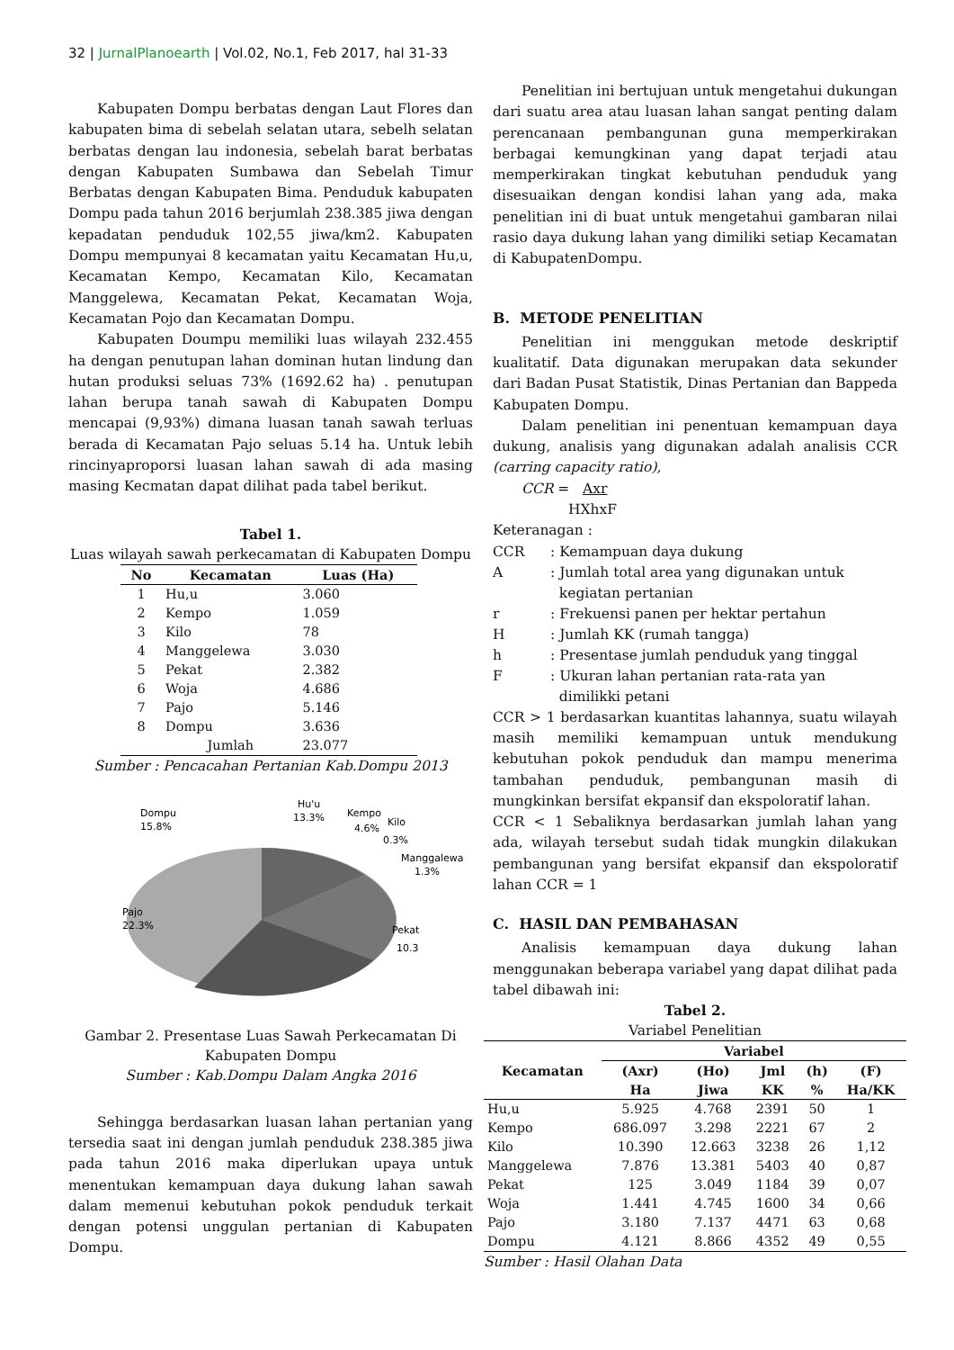32 | JurnalPlanoearth | Vol.02, No.1, Feb 2017, hal 31-33
Kabupaten Dompu berbatas dengan Laut Flores dan kabupaten bima di sebelah selatan utara, sebelh selatan berbatas dengan lau indonesia, sebelah barat berbatas dengan Kabupaten Sumbawa dan Sebelah Timur Berbatas dengan Kabupaten Bima. Penduduk kabupaten Dompu pada tahun 2016 berjumlah 238.385 jiwa dengan kepadatan penduduk 102,55 jiwa/km2. Kabupaten Dompu mempunyai 8 kecamatan yaitu Kecamatan Hu,u, Kecamatan Kempo, Kecamatan Kilo, Kecamatan Manggelewa, Kecamatan Pekat, Kecamatan Woja, Kecamatan Pojo dan Kecamatan Dompu.
Kabupaten Doumpu memiliki luas wilayah 232.455 ha dengan penutupan lahan dominan hutan lindung dan hutan produksi seluas 73% (1692.62 ha) . penutupan lahan berupa tanah sawah di Kabupaten Dompu mencapai (9,93%) dimana luasan tanah sawah terluas berada di Kecamatan Pajo seluas 5.14 ha. Untuk lebih rincinyaproporsi luasan lahan sawah di ada masing masing Kecmatan dapat dilihat pada tabel berikut.
Tabel 1.
Luas wilayah sawah perkecamatan di Kabupaten Dompu
| No | Kecamatan | Luas (Ha) |
| --- | --- | --- |
| 1 | Hu,u | 3.060 |
| 2 | Kempo | 1.059 |
| 3 | Kilo | 78 |
| 4 | Manggelewa | 3.030 |
| 5 | Pekat | 2.382 |
| 6 | Woja | 4.686 |
| 7 | Pajo | 5.146 |
| 8 | Dompu | 3.636 |
| | Jumlah | 23.077 |
Sumber : Pencacahan Pertanian Kab.Dompu 2013
Dompu
15.8%
Hu'u
13.3%
Kempo
4.6%
Kilo
0.3%
Manggalewa
1.3%
Pajo
22.3%
Pekat
10.3
Gambar 2. Presentase Luas Sawah Perkecamatan Di Kabupaten Dompu
Sumber : Kab.Dompu Dalam Angka 2016
Sehingga berdasarkan luasan lahan pertanian yang tersedia saat ini dengan jumlah penduduk 238.385 jiwa pada tahun 2016 maka diperlukan upaya untuk menentukan kemampuan daya dukung lahan sawah dalam memenui kebutuhan pokok penduduk terkait dengan potensi unggulan pertanian di Kabupaten Dompu.
Penelitian ini bertujuan untuk mengetahui dukungan dari suatu area atau luasan lahan sangat penting dalam perencanaan pembangunan guna memperkirakan berbagai kemungkinan yang dapat terjadi atau memperkirakan tingkat kebutuhan penduduk yang disesuaikan dengan kondisi lahan yang ada, maka penelitian ini di buat untuk mengetahui gambaran nilai rasio daya dukung lahan yang dimiliki setiap Kecamatan di KabupatenDompu.
B. METODE PENELITIAN
Penelitian ini menggukan metode deskriptif kualitatif. Data digunakan merupakan data sekunder dari Badan Pusat Statistik, Dinas Pertanian dan Bappeda Kabupaten Dompu.
Dalam penelitian ini penentuan kemampuan daya dukung, analisis yang digunakan adalah analisis CCR (carring capacity ratio),
CCR = Axr
HXhxF
Keteranagan :
| CCR | : Kemampuan daya dukung |
| A | : Jumlah total area yang digunakan untuk kegiatan pertanian |
| r | : Frekuensi panen per hektar pertahun |
| H | : Jumlah KK (rumah tangga) |
| h | : Presentase jumlah penduduk yang tinggal |
| F | : Ukuran lahan pertanian rata-rata yan dimilikki petani |
CCR > 1 berdasarkan kuantitas lahannya, suatu wilayah masih memiliki kemampuan untuk mendukung kebutuhan pokok penduduk dan mampu menerima tambahan penduduk, pembangunan masih di mungkinkan bersifat ekpansif dan ekspoloratif lahan.
CCR < 1 Sebaliknya berdasarkan jumlah lahan yang ada, wilayah tersebut sudah tidak mungkin dilakukan pembangunan yang bersifat ekpansif dan ekspoloratif lahan CCR = 1
C. HASIL DAN PEMBAHASAN
Analisis kemampuan daya dukung lahan menggunakan beberapa variabel yang dapat dilihat pada tabel dibawah ini:
Tabel 2.
Variabel Penelitian
| Kecamatan | Variabel | | | | |
| --- | --- | --- | --- | --- | --- |
| | (Axr) | (Ho) | Jml | (h) | (F) |
| | Ha | Jiwa | KK | % | Ha/KK |
| Hu,u | 5.925 | 4.768 | 2391 | 50 | 1 |
| Kempo | 686.097 | 3.298 | 2221 | 67 | 2 |
| Kilo | 10.390 | 12.663 | 3238 | 26 | 1,12 |
| Manggelewa | 7.876 | 13.381 | 5403 | 40 | 0,87 |
| Pekat | 125 | 3.049 | 1184 | 39 | 0,07 |
| Woja | 1.441 | 4.745 | 1600 | 34 | 0,66 |
| Pajo | 3.180 | 7.137 | 4471 | 63 | 0,68 |
| Dompu | 4.121 | 8.866 | 4352 | 49 | 0,55 |
Sumber : Hasil Olahan Data